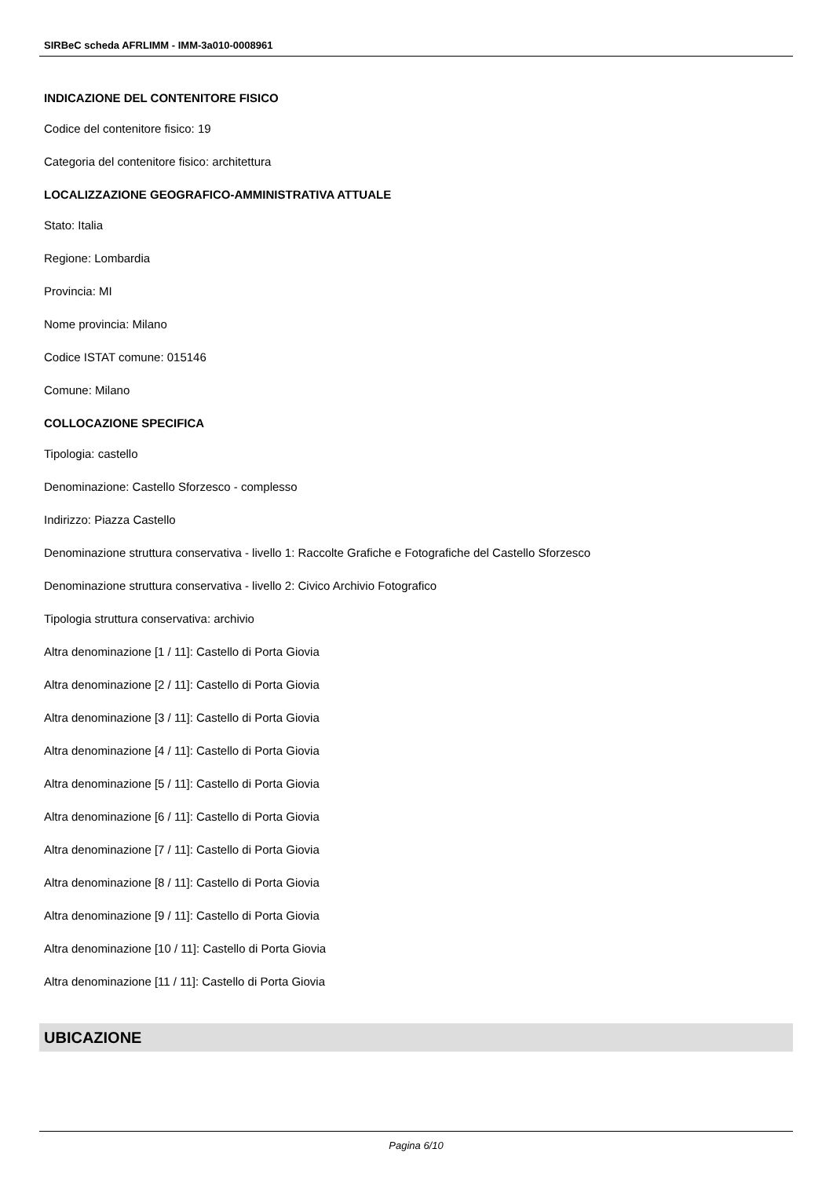SIRBeC scheda AFRLIMM - IMM-3a010-0008961
INDICAZIONE DEL CONTENITORE FISICO
Codice del contenitore fisico: 19
Categoria del contenitore fisico: architettura
LOCALIZZAZIONE GEOGRAFICO-AMMINISTRATIVA ATTUALE
Stato: Italia
Regione: Lombardia
Provincia: MI
Nome provincia: Milano
Codice ISTAT comune: 015146
Comune: Milano
COLLOCAZIONE SPECIFICA
Tipologia: castello
Denominazione: Castello Sforzesco - complesso
Indirizzo: Piazza Castello
Denominazione struttura conservativa - livello 1: Raccolte Grafiche e Fotografiche del Castello Sforzesco
Denominazione struttura conservativa - livello 2: Civico Archivio Fotografico
Tipologia struttura conservativa: archivio
Altra denominazione [1 / 11]: Castello di Porta Giovia
Altra denominazione [2 / 11]: Castello di Porta Giovia
Altra denominazione [3 / 11]: Castello di Porta Giovia
Altra denominazione [4 / 11]: Castello di Porta Giovia
Altra denominazione [5 / 11]: Castello di Porta Giovia
Altra denominazione [6 / 11]: Castello di Porta Giovia
Altra denominazione [7 / 11]: Castello di Porta Giovia
Altra denominazione [8 / 11]: Castello di Porta Giovia
Altra denominazione [9 / 11]: Castello di Porta Giovia
Altra denominazione [10 / 11]: Castello di Porta Giovia
Altra denominazione [11 / 11]: Castello di Porta Giovia
UBICAZIONE
Pagina 6/10